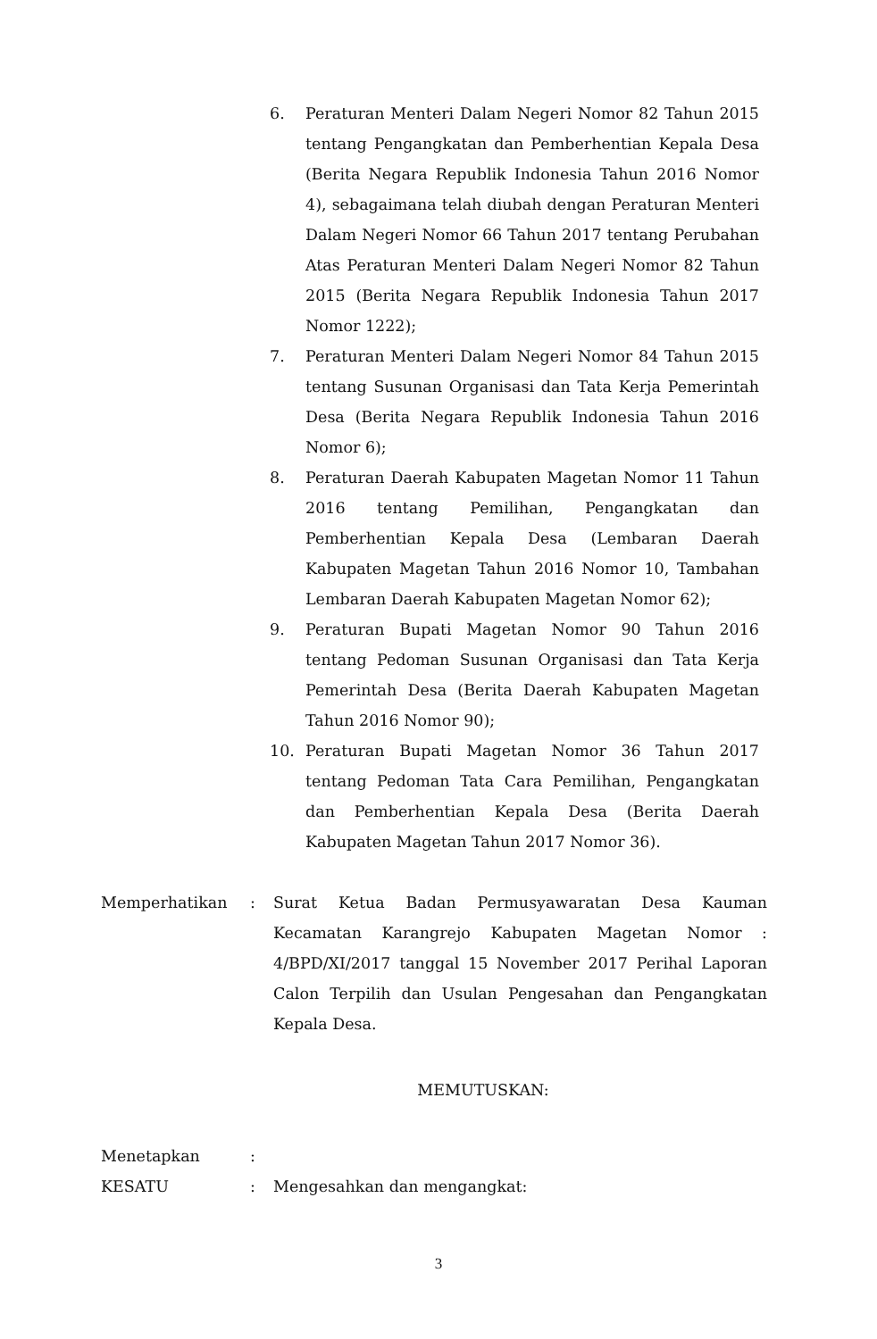6. Peraturan Menteri Dalam Negeri Nomor 82 Tahun 2015 tentang Pengangkatan dan Pemberhentian Kepala Desa (Berita Negara Republik Indonesia Tahun 2016 Nomor 4), sebagaimana telah diubah dengan Peraturan Menteri Dalam Negeri Nomor 66 Tahun 2017 tentang Perubahan Atas Peraturan Menteri Dalam Negeri Nomor 82 Tahun 2015 (Berita Negara Republik Indonesia Tahun 2017 Nomor 1222);
7. Peraturan Menteri Dalam Negeri Nomor 84 Tahun 2015 tentang Susunan Organisasi dan Tata Kerja Pemerintah Desa (Berita Negara Republik Indonesia Tahun 2016 Nomor 6);
8. Peraturan Daerah Kabupaten Magetan Nomor 11 Tahun 2016 tentang Pemilihan, Pengangkatan dan Pemberhentian Kepala Desa (Lembaran Daerah Kabupaten Magetan Tahun 2016 Nomor 10, Tambahan Lembaran Daerah Kabupaten Magetan Nomor 62);
9. Peraturan Bupati Magetan Nomor 90 Tahun 2016 tentang Pedoman Susunan Organisasi dan Tata Kerja Pemerintah Desa (Berita Daerah Kabupaten Magetan Tahun 2016 Nomor 90);
10. Peraturan Bupati Magetan Nomor 36 Tahun 2017 tentang Pedoman Tata Cara Pemilihan, Pengangkatan dan Pemberhentian Kepala Desa (Berita Daerah Kabupaten Magetan Tahun 2017 Nomor 36).
Memperhatikan : Surat Ketua Badan Permusyawaratan Desa Kauman Kecamatan Karangrejo Kabupaten Magetan Nomor : 4/BPD/XI/2017 tanggal 15 November 2017 Perihal Laporan Calon Terpilih dan Usulan Pengesahan dan Pengangkatan Kepala Desa.
MEMUTUSKAN:
Menetapkan :
KESATU : Mengesahkan dan mengangkat:
3